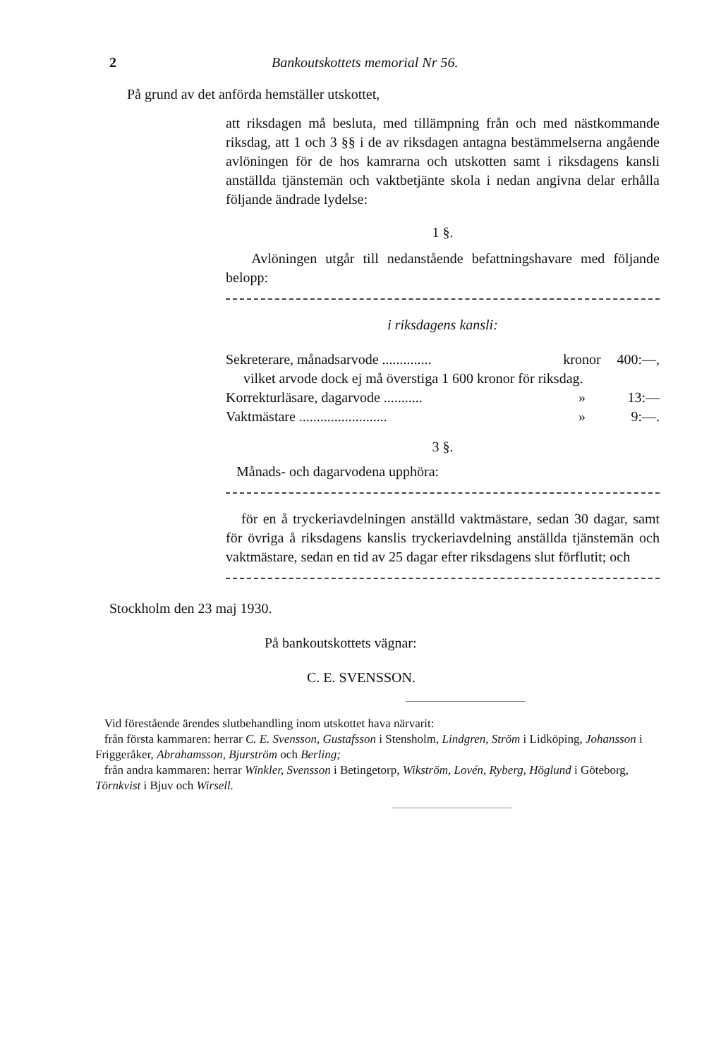2 Bankoutskottets memorial Nr 56.
På grund av det anförda hemställer utskottet,
att riksdagen må besluta, med tillämpning från och med nästkommande riksdag, att 1 och 3 §§ i de av riksdagen antagna bestämmelserna angående avlöningen för de hos kamrarna och utskotten samt i riksdagens kansli anställda tjänstemän och vaktbetjänte skola i nedan angivna delar erhålla följande ändrade lydelse:
1 §.
Avlöningen utgår till nedanstående befattningshavare med följande belopp:
i riksdagens kansli:
Sekreterare, månadsarvode .............. kronor 400:—,
vilket arvode dock ej må överstiga 1 600 kronor för riksdag.
Korrekturläsare, dagarvode ........... » 13:—
Vaktmästare ......................... » 9:—.
3 §.
Månads- och dagarvodena upphöra:
för en å tryckeriavdelningen anställd vaktmästare, sedan 30 dagar, samt för övriga å riksdagens kanslis tryckeriavdelning anställda tjänstemän och vaktmästare, sedan en tid av 25 dagar efter riksdagens slut förflutit; och
Stockholm den 23 maj 1930.
På bankoutskottets vägnar:
C. E. SVENSSON.
Vid förestående ärendes slutbehandling inom utskottet hava närvarit:
från första kammaren: herrar C. E. Svensson, Gustafsson i Stensholm, Lindgren, Ström i Lidköping, Johansson i Friggeråker, Abrahamsson, Bjurström och Berling;
från andra kammaren: herrar Winkler, Svensson i Betingetorp, Wikström, Lovén, Ryberg, Höglund i Göteborg, Törnkvist i Bjuv och Wirsell.